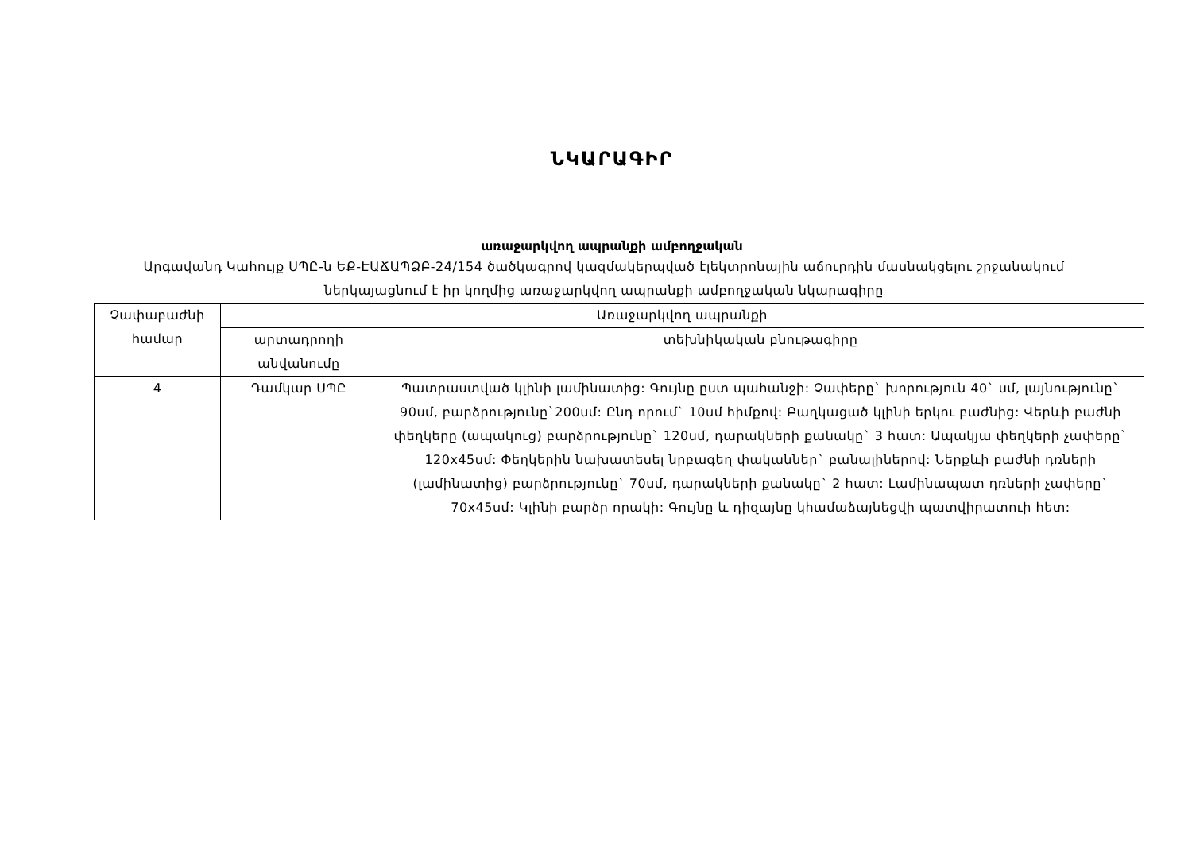ՆԿԱՐԱԳԻՐ
առաջարկվող ապրանքի ամբողջական
Արգավանդ Կահույք ՍՊԸ-ն ԵՔ-ԷԱՃԱՊՁԲ-24/154 ծածկագրով կազմակերպված էլեկտրոնային աճուրդին մասնակցելու շրջանակում ներկայացնում է իր կողմից առաջարկվող ապրանքի ամբողջական նկարագիրը
| Չափաբաժնի համար | Առաջարկվող ապրանքի | |
| --- | --- | --- |
| | արտադրողի անվանումը | տեխնիկական բնութագիրը |
| 4 | Դամկար ՍՊԸ | Պատրաստված կլինի լամինատից: Գույնը ըստ պահանջի: Չափերը` խորություն 40` սմ, լայնությունը` 90սմ, բարձրությունը`200սմ: Ընդ որում` 10սմ հիմքով: Բաղկացած կլինի երկու բաժնից: Վերևի բաժնի փեղկերը (ապակուց) բարձրությունը` 120սմ, դարակների քանակը` 3 հատ: Ապակյա փեղկերի չափերը` 120x45սմ: Փեղկերին նախատեսել նրբագեղ փականներ` բանալիներով: Ներքևի բաժնի դռների (լամինատից) բարձրությունը` 70սմ, դարակների քանակը` 2 հատ: Լամինապատ դռների չափերը` 70x45սմ: Կլինի բարձր որակի: Գույնը և դիզայնը կհամաձայնեցվի պատվիրատուի հետ: |